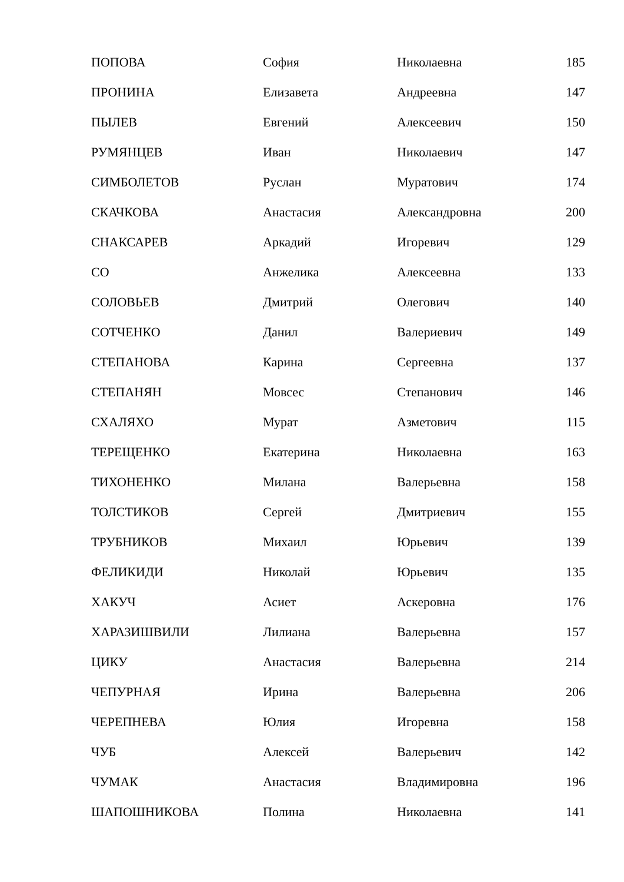| ПОПОВА | София | Николаевна | 185 |
| ПРОНИНА | Елизавета | Андреевна | 147 |
| ПЫЛЕВ | Евгений | Алексеевич | 150 |
| РУМЯНЦЕВ | Иван | Николаевич | 147 |
| СИМБОЛЕТОВ | Руслан | Муратович | 174 |
| СКАЧКОВА | Анастасия | Александровна | 200 |
| СНАКСАРЕВ | Аркадий | Игоревич | 129 |
| СО | Анжелика | Алексеевна | 133 |
| СОЛОВЬЕВ | Дмитрий | Олегович | 140 |
| СОТЧЕНКО | Данил | Валериевич | 149 |
| СТЕПАНОВА | Карина | Сергеевна | 137 |
| СТЕПАНЯН | Мовсес | Степанович | 146 |
| СХАЛЯХО | Мурат | Азметович | 115 |
| ТЕРЕЩЕНКО | Екатерина | Николаевна | 163 |
| ТИХОНЕНКО | Милана | Валерьевна | 158 |
| ТОЛСТИКОВ | Сергей | Дмитриевич | 155 |
| ТРУБНИКОВ | Михаил | Юрьевич | 139 |
| ФЕЛИКИДИ | Николай | Юрьевич | 135 |
| ХАКУЧ | Асиет | Аскеровна | 176 |
| ХАРАЗИШВИЛИ | Лилиана | Валерьевна | 157 |
| ЦИКУ | Анастасия | Валерьевна | 214 |
| ЧЕПУРНАЯ | Ирина | Валерьевна | 206 |
| ЧЕРЕПНЕВА | Юлия | Игоревна | 158 |
| ЧУБ | Алексей | Валерьевич | 142 |
| ЧУМАК | Анастасия | Владимировна | 196 |
| ШАПОШНИКОВА | Полина | Николаевна | 141 |